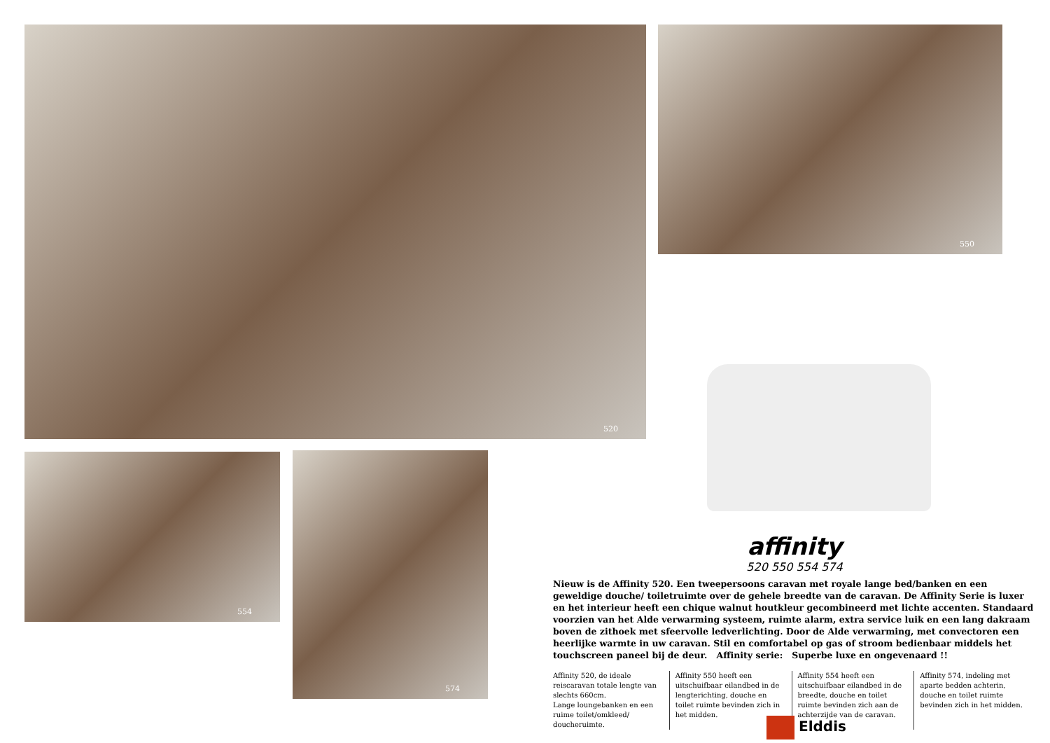520 550
554 574
affinity
520 550 554 574
Nieuw is de Affinity 520. Een tweepersoons caravan met royale lange bed/banken en een geweldige douche/ toiletruimte over de gehele breedte van de caravan. De Affinity Serie is luxer en het interieur heeft een chique walnut houtkleur gecombineerd met lichte accenten. Standaard voorzien van het Alde verwarming systeem, ruimte alarm, extra service luik en een lang dakraam boven de zithoek met sfeervolle ledverlichting. Door de Alde verwarming, met convectoren een heerlijke warmte in uw caravan. Stil en comfortabel op gas of stroom bedienbaar middels het touchscreen paneel bij de deur. Affinity serie: Superbe luxe en ongevenaard !!
Affinity 520, de ideale reiscaravan totale lengte van slechts 660cm.
Lange loungebanken en een ruime toilet/omkleed/ doucheruimte.
Affinity 550 heeft een uitschuifbaar eilandbed in de lengterichting, douche en toilet ruimte bevinden zich in het midden.
Affinity 554 heeft een uitschuifbaar eilandbed in de breedte, douche en toilet ruimte bevinden zich aan de achterzijde van de caravan.
Affinity 574, indeling met aparte bedden achterin, douche en toilet ruimte bevinden zich in het midden.
Elddis